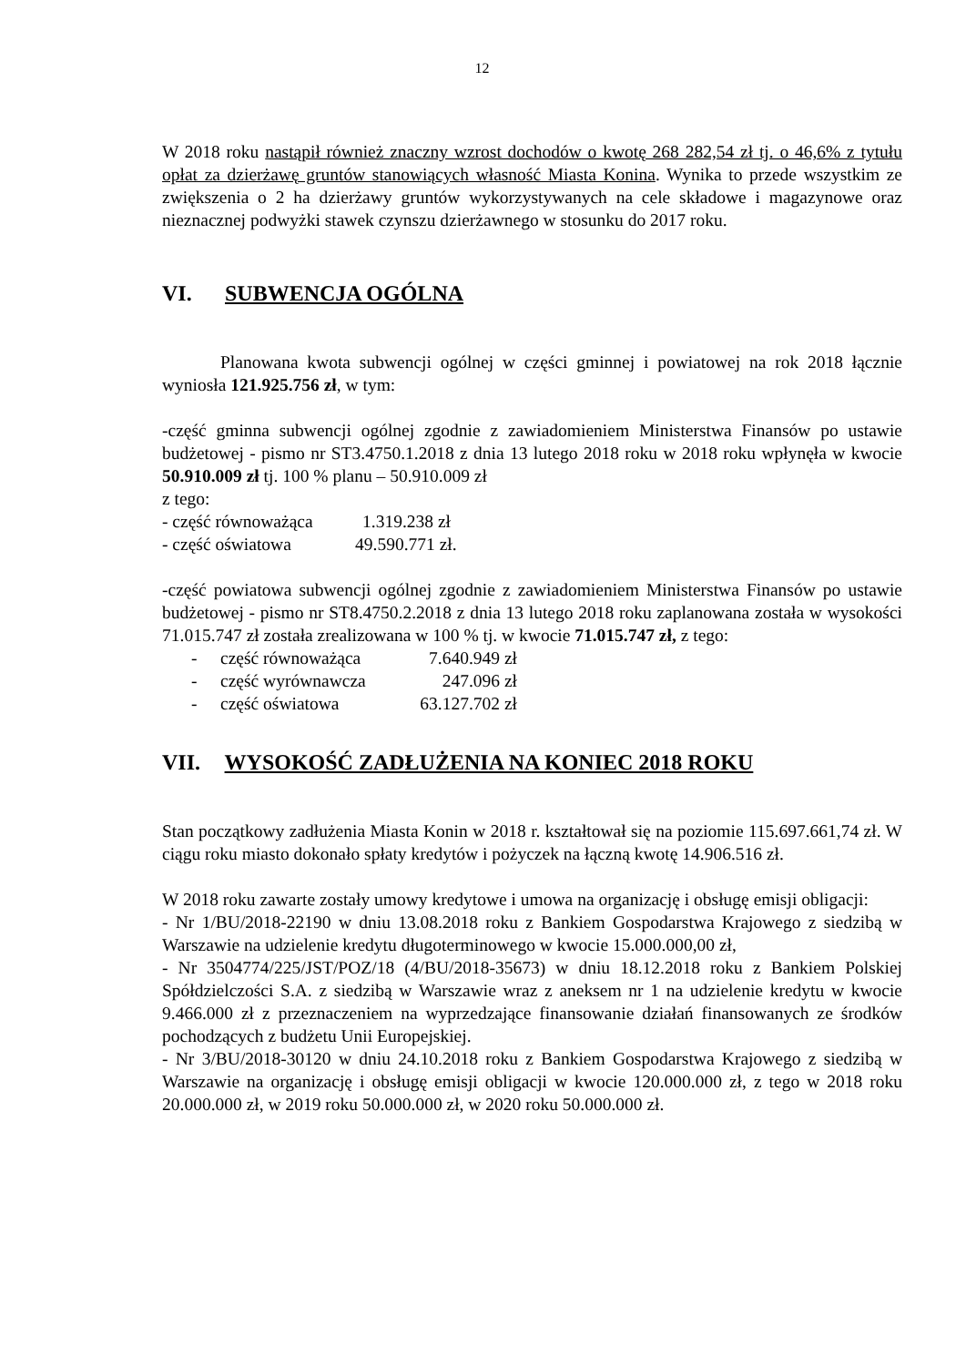12
W 2018 roku nastąpił również znaczny wzrost dochodów o kwotę 268 282,54 zł tj. o 46,6% z tytułu opłat za dzierżawę gruntów stanowiących własność Miasta Konina. Wynika to przede wszystkim ze zwiększenia o 2 ha dzierżawy gruntów wykorzystywanych na cele składowe i magazynowe oraz nieznacznej podwyżki stawek czynszu dzierżawnego w stosunku do 2017 roku.
VI. SUBWENCJA OGÓLNA
Planowana kwota subwencji ogólnej w części gminnej i powiatowej na rok 2018 łącznie wyniosła 121.925.756 zł, w tym:
-część gminna subwencji ogólnej zgodnie z zawiadomieniem Ministerstwa Finansów po ustawie budżetowej - pismo nr ST3.4750.1.2018 z dnia 13 lutego 2018 roku w 2018 roku wpłynęła w kwocie 50.910.009 zł tj. 100 % planu – 50.910.009 zł
z tego:
- część równoważąca 1.319.238 zł
- część oświatowa 49.590.771 zł.
-część powiatowa subwencji ogólnej zgodnie z zawiadomieniem Ministerstwa Finansów po ustawie budżetowej - pismo nr ST8.4750.2.2018 z dnia 13 lutego 2018 roku zaplanowana została w wysokości 71.015.747 zł została zrealizowana w 100 % tj. w kwocie 71.015.747 zł, z tego:
- część równoważąca 7.640.949 zł
- część wyrównawcza 247.096 zł
- część oświatowa 63.127.702 zł
VII. WYSOKOŚĆ ZADŁUŻENIA NA KONIEC 2018 ROKU
Stan początkowy zadłużenia Miasta Konin w 2018 r. kształtował się na poziomie 115.697.661,74 zł. W ciągu roku miasto dokonało spłaty kredytów i pożyczek na łączną kwotę 14.906.516 zł.
W 2018 roku zawarte zostały umowy kredytowe i umowa na organizację i obsługę emisji obligacji:
- Nr 1/BU/2018-22190 w dniu 13.08.2018 roku z Bankiem Gospodarstwa Krajowego z siedzibą w Warszawie na udzielenie kredytu długoterminowego w kwocie 15.000.000,00 zł,
- Nr 3504774/225/JST/POZ/18 (4/BU/2018-35673) w dniu 18.12.2018 roku z Bankiem Polskiej Spółdzielczości S.A. z siedzibą w Warszawie wraz z aneksem nr 1 na udzielenie kredytu w kwocie 9.466.000 zł z przeznaczeniem na wyprzedzające finansowanie działań finansowanych ze środków pochodzących z budżetu Unii Europejskiej.
- Nr 3/BU/2018-30120 w dniu 24.10.2018 roku z Bankiem Gospodarstwa Krajowego z siedzibą w Warszawie na organizację i obsługę emisji obligacji w kwocie 120.000.000 zł, z tego w 2018 roku 20.000.000 zł, w 2019 roku 50.000.000 zł, w 2020 roku 50.000.000 zł.